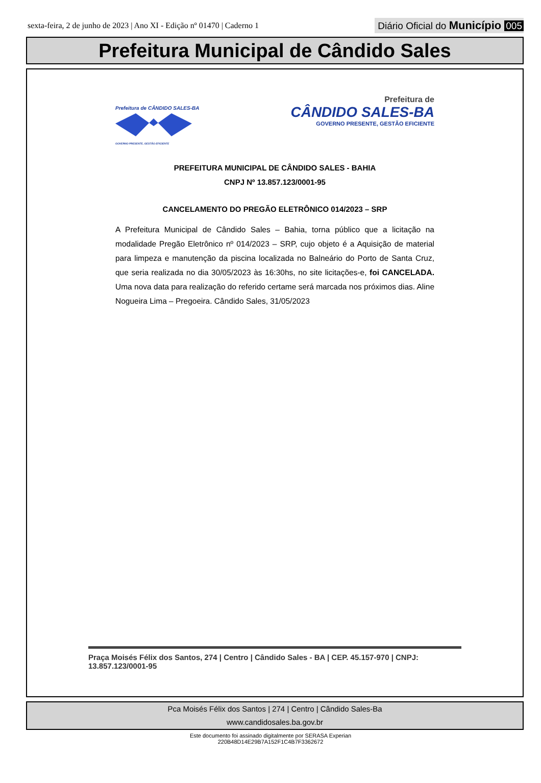sexta-feira, 2 de junho de 2023 | Ano XI - Edição nº 01470 | Caderno 1
Diário Oficial do Município 005
Prefeitura Municipal de Cândido Sales
Prefeitura de CÂNDIDO SALES-BA
GOVERNO PRESENTE, GESTÃO EFICIENTE
Prefeitura de
CÂNDIDO SALES-BA
GOVERNO PRESENTE, GESTÃO EFICIENTE
PREFEITURA MUNICIPAL DE CÂNDIDO SALES - BAHIA
CNPJ Nº 13.857.123/0001-95
CANCELAMENTO DO PREGÃO ELETRÔNICO 014/2023 – SRP
A Prefeitura Municipal de Cândido Sales – Bahia, torna público que a licitação na modalidade Pregão Eletrônico nº 014/2023 – SRP, cujo objeto é a Aquisição de material para limpeza e manutenção da piscina localizada no Balneário do Porto de Santa Cruz, que seria realizada no dia 30/05/2023 às 16:30hs, no site licitações-e, foi CANCELADA. Uma nova data para realização do referido certame será marcada nos próximos dias. Aline Nogueira Lima – Pregoeira. Cândido Sales, 31/05/2023
Praça Moisés Félix dos Santos, 274 | Centro | Cândido Sales - BA | CEP. 45.157-970 | CNPJ: 13.857.123/0001-95
Pca Moisés Félix dos Santos | 274 | Centro | Cândido Sales-Ba
www.candidosales.ba.gov.br
Este documento foi assinado digitalmente por SERASA Experian
220B48D14E29B7A152F1C4B7F3362672